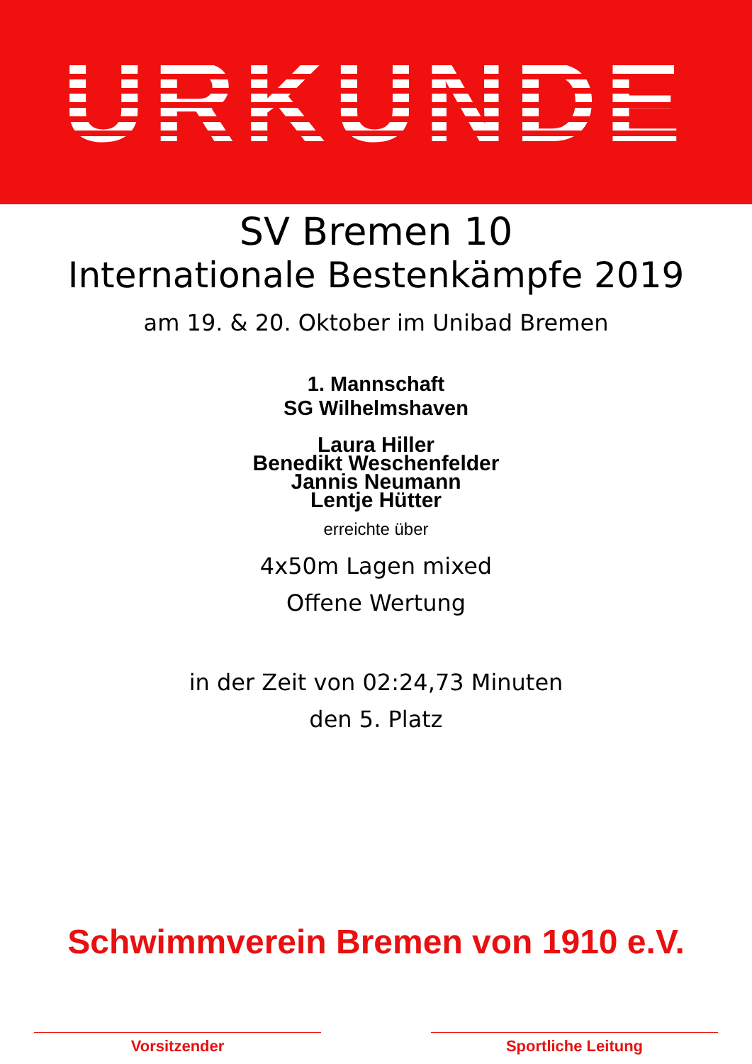URKUNDE
SV Bremen 10
Internationale Bestenkämpfe 2019
am 19. & 20. Oktober im Unibad Bremen
1. Mannschaft
SG Wilhelmshaven
Laura Hiller
Benedikt Weschenfelder
Jannis Neumann
Lentje Hütter
erreichte über
4x50m Lagen mixed
Offene Wertung
in der Zeit von 02:24,73 Minuten
den 5. Platz
Schwimmverein Bremen von 1910 e.V.
Vorsitzender Sportliche Leitung